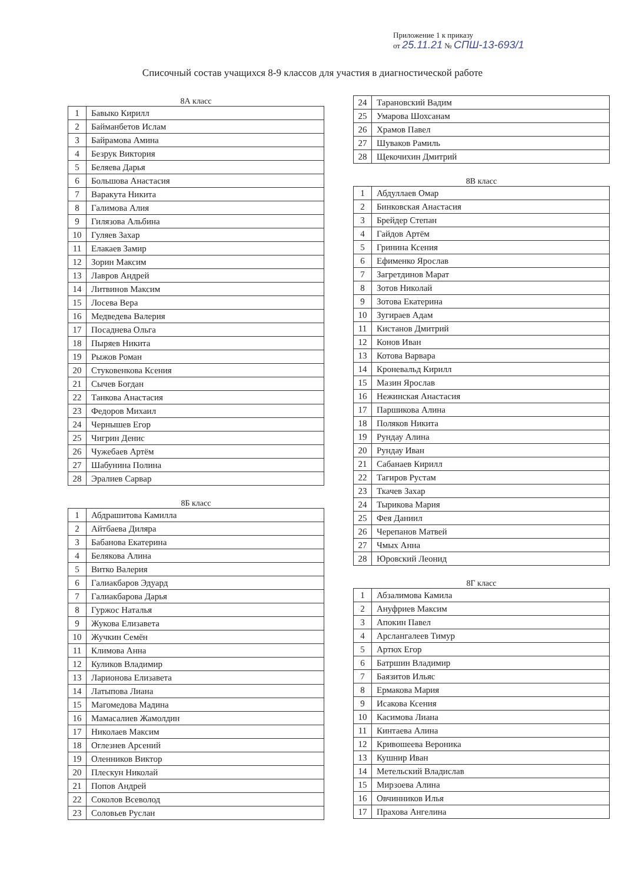Приложение 1 к приказу
от 25.11.21 № СПШ-13-693/1
Списочный состав учащихся 8-9 классов для участия в диагностической работе
8А класс
| 1 | Бавыко Кирилл |
| 2 | Байманбетов Ислам |
| 3 | Байрамова Амина |
| 4 | Безрук Виктория |
| 5 | Беляева Дарья |
| 6 | Большова Анастасия |
| 7 | Варакута Никита |
| 8 | Галимова Алия |
| 9 | Гилязова Альбина |
| 10 | Гуляев Захар |
| 11 | Елакаев Замир |
| 12 | Зорин Максим |
| 13 | Лавров Андрей |
| 14 | Литвинов Максим |
| 15 | Лосева Вера |
| 16 | Медведева Валерия |
| 17 | Посаднева Ольга |
| 18 | Пыряев Никита |
| 19 | Рыжов Роман |
| 20 | Стуковенкова Ксения |
| 21 | Сычев Богдан |
| 22 | Танкова Анастасия |
| 23 | Федоров Михаил |
| 24 | Чернышев Егор |
| 25 | Чигрин Денис |
| 26 | Чужебаев Артём |
| 27 | Шабунина Полина |
| 28 | Эралиев Сарвар |
8Б класс
| 1 | Абдрашитова Камилла |
| 2 | Айтбаева Диляра |
| 3 | Бабанова Екатерина |
| 4 | Белякова Алина |
| 5 | Витко Валерия |
| 6 | Галиакбаров Эдуард |
| 7 | Галиакбарова Дарья |
| 8 | Гуржос Наталья |
| 9 | Жукова Елизавета |
| 10 | Жучкин Семён |
| 11 | Климова Анна |
| 12 | Куликов Владимир |
| 13 | Ларионова Елизавета |
| 14 | Латыпова Лиана |
| 15 | Магомедова Мадина |
| 16 | Мамасалиев Жамолдин |
| 17 | Николаев Максим |
| 18 | Оглезнев Арсений |
| 19 | Оленников Виктор |
| 20 | Плескун Николай |
| 21 | Попов Андрей |
| 22 | Соколов Всеволод |
| 23 | Соловьев Руслан |
| 24 | Тарановский Вадим |
| 25 | Умарова Шохсанам |
| 26 | Храмов Павел |
| 27 | Шуваков Рамиль |
| 28 | Щекочихин Дмитрий |
8В класс
| 1 | Абдуллаев Омар |
| 2 | Бинковская Анастасия |
| 3 | Брейдер Степан |
| 4 | Гайдов Артём |
| 5 | Гринина Ксения |
| 6 | Ефименко Ярослав |
| 7 | Загретдинов Марат |
| 8 | Зотов Николай |
| 9 | Зотова Екатерина |
| 10 | Зугираев Адам |
| 11 | Кистанов Дмитрий |
| 12 | Конов Иван |
| 13 | Котова Варвара |
| 14 | Кроневальд Кирилл |
| 15 | Мазин Ярослав |
| 16 | Нежинская Анастасия |
| 17 | Паршикова Алина |
| 18 | Поляков Никита |
| 19 | Рундау Алина |
| 20 | Рундау Иван |
| 21 | Сабанаев Кирилл |
| 22 | Тагиров Рустам |
| 23 | Ткачев Захар |
| 24 | Тырикова Мария |
| 25 | Фея Даниил |
| 26 | Черепанов Матвей |
| 27 | Чмых Анна |
| 28 | Юровский Леонид |
8Г класс
| 1 | Абзалимова Камила |
| 2 | Ануфриев Максим |
| 3 | Апокин Павел |
| 4 | Арслангалеев Тимур |
| 5 | Артюх Егор |
| 6 | Батршин Владимир |
| 7 | Баязитов Ильяс |
| 8 | Ермакова Мария |
| 9 | Исакова Ксения |
| 10 | Касимова Лиана |
| 11 | Кинтаева Алина |
| 12 | Кривошеева Вероника |
| 13 | Кушнир Иван |
| 14 | Метельский Владислав |
| 15 | Мирзоева Алина |
| 16 | Овчинников Илья |
| 17 | Прахова Ангелина |